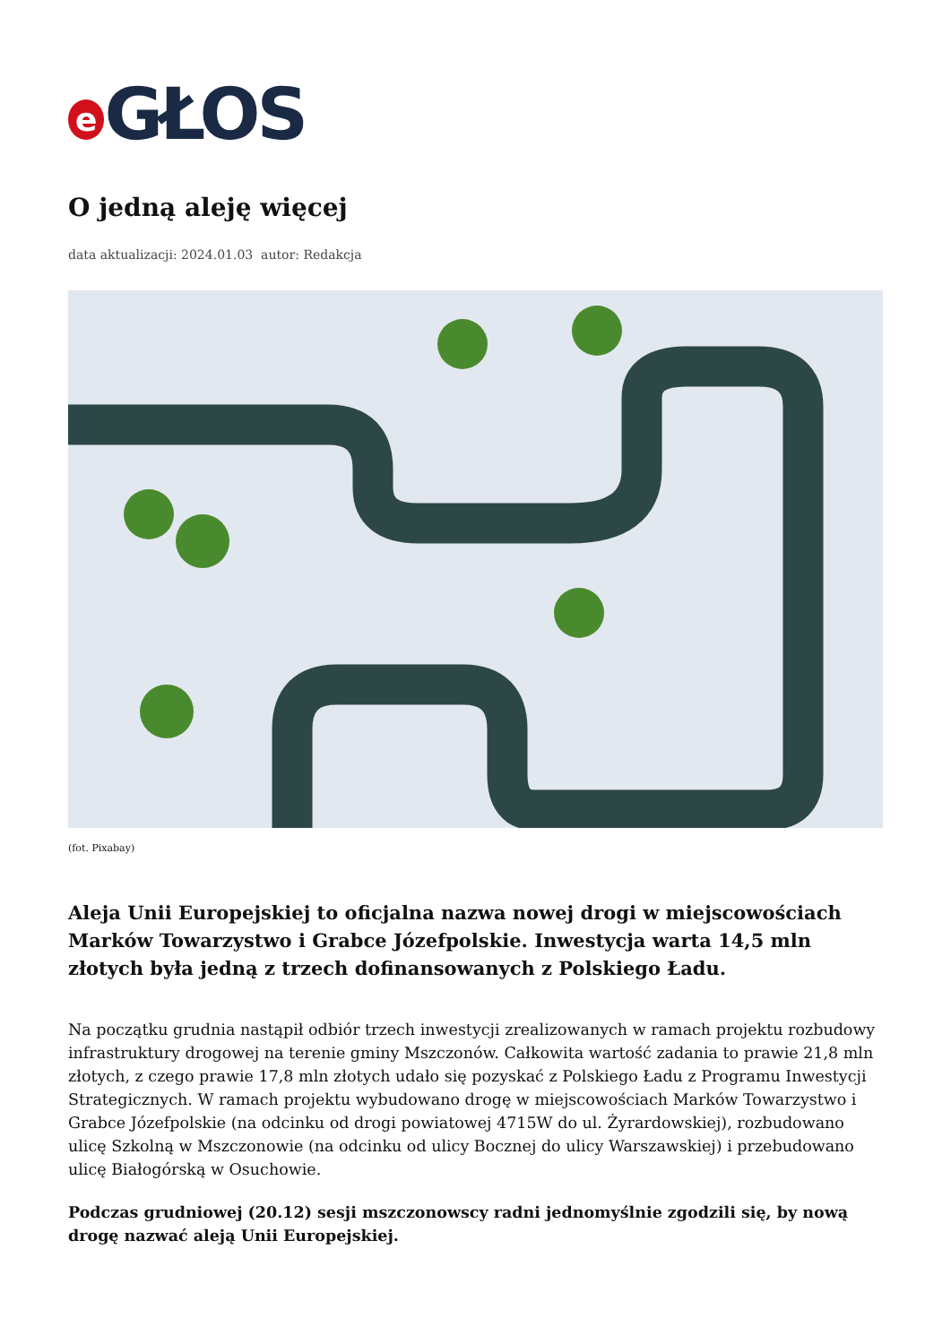e GŁOS
O jedną aleję więcej
data aktualizacji: 2024.01.03 autor: Redakcja
(fot. Pixabay)
Aleja Unii Europejskiej to oficjalna nazwa nowej drogi w miejscowościach Marków Towarzystwo i Grabce Józefpolskie. Inwestycja warta 14,5 mln złotych była jedną z trzech dofinansowanych z Polskiego Ładu.
Na początku grudnia nastąpił odbiór trzech inwestycji zrealizowanych w ramach projektu rozbudowy infrastruktury drogowej na terenie gminy Mszczonów. Całkowita wartość zadania to prawie 21,8 mln złotych, z czego prawie 17,8 mln złotych udało się pozyskać z Polskiego Ładu z Programu Inwestycji Strategicznych. W ramach projektu wybudowano drogę w miejscowościach Marków Towarzystwo i Grabce Józefpolskie (na odcinku od drogi powiatowej 4715W do ul. Żyrardowskiej), rozbudowano ulicę Szkolną w Mszczonowie (na odcinku od ulicy Bocznej do ulicy Warszawskiej) i przebudowano ulicę Białogórską w Osuchowie.
Podczas grudniowej (20.12) sesji mszczonowscy radni jednomyślnie zgodzili się, by nową drogę nazwać aleją Unii Europejskiej.